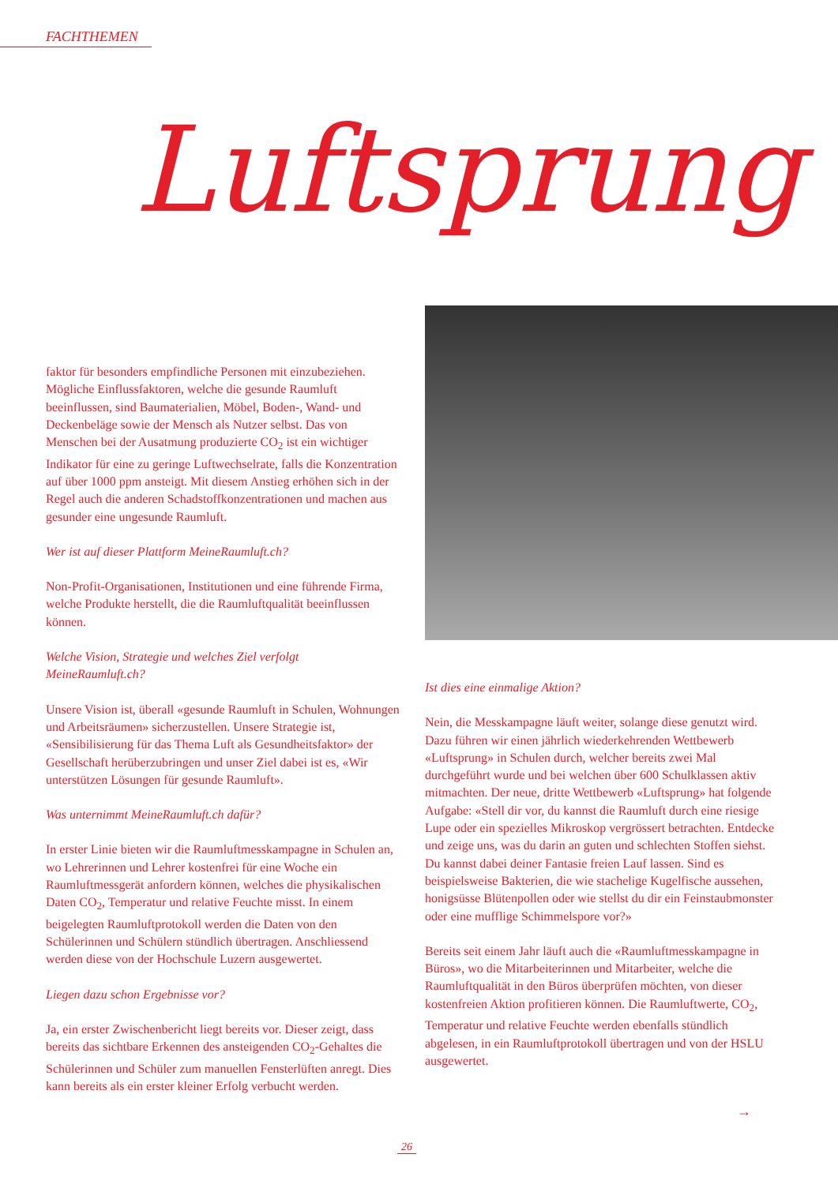FACHTHEMEN
Luftsprung
faktor für besonders empfindliche Personen mit einzubeziehen. Mögliche Einflussfaktoren, welche die gesunde Raumluft beeinflussen, sind Baumaterialien, Möbel, Boden-, Wand- und Deckenbeläge sowie der Mensch als Nutzer selbst. Das von Menschen bei der Ausatmung produzierte CO<sub>2</sub> ist ein wichtiger Indikator für eine zu geringe Luftwechselrate, falls die Konzentration auf über 1000 ppm ansteigt. Mit diesem Anstieg erhöhen sich in der Regel auch die anderen Schadstoffkonzentrationen und machen aus gesunder eine ungesunde Raumluft.
Wer ist auf dieser Plattform MeineRaumluft.ch?
Non-Profit-Organisationen, Institutionen und eine führende Firma, welche Produkte herstellt, die die Raumluftqualität beeinflussen können.
Welche Vision, Strategie und welches Ziel verfolgt MeineRaumluft.ch?
Unsere Vision ist, überall «gesunde Raumluft in Schulen, Wohnungen und Arbeitsräumen» sicherzustellen. Unsere Strategie ist, «Sensibilisierung für das Thema Luft als Gesundheitsfaktor» der Gesellschaft herüberzubringen und unser Ziel dabei ist es, «Wir unterstützen Lösungen für gesunde Raumluft».
Was unternimmt MeineRaumluft.ch dafür?
In erster Linie bieten wir die Raumluftmesskampagne in Schulen an, wo Lehrerinnen und Lehrer kostenfrei für eine Woche ein Raumluftmessgerät anfordern können, welches die physikalischen Daten CO<sub>2</sub>, Temperatur und relative Feuchte misst. In einem beigelegten Raumluftprotokoll werden die Daten von den Schülerinnen und Schülern stündlich übertragen. Anschliessend werden diese von der Hochschule Luzern ausgewertet.
Liegen dazu schon Ergebnisse vor?
Ja, ein erster Zwischenbericht liegt bereits vor. Dieser zeigt, dass bereits das sichtbare Erkennen des ansteigenden CO<sub>2</sub>-Gehaltes die Schülerinnen und Schüler zum manuellen Fensterlüften anregt. Dies kann bereits als ein erster kleiner Erfolg verbucht werden.
Ist dies eine einmalige Aktion?
Nein, die Messkampagne läuft weiter, solange diese genutzt wird. Dazu führen wir einen jährlich wiederkehrenden Wettbewerb «Luftsprung» in Schulen durch, welcher bereits zwei Mal durchgeführt wurde und bei welchen über 600 Schulklassen aktiv mitmachten. Der neue, dritte Wettbewerb «Luftsprung» hat folgende Aufgabe: «Stell dir vor, du kannst die Raumluft durch eine riesige Lupe oder ein spezielles Mikroskop vergrössert betrachten. Entdecke und zeige uns, was du darin an guten und schlechten Stoffen siehst. Du kannst dabei deiner Fantasie freien Lauf lassen. Sind es beispielsweise Bakterien, die wie stachelige Kugelfische aussehen, honigsüsse Blütenpollen oder wie stellst du dir ein Feinstaubmonster oder eine mufflige Schimmelspore vor?»
Bereits seit einem Jahr läuft auch die «Raumluftmesskampagne in Büros», wo die Mitarbeiterinnen und Mitarbeiter, welche die Raumluftqualität in den Büros überprüfen möchten, von dieser kostenfreien Aktion profitieren können. Die Raumluftwerte, CO<sub>2</sub>, Temperatur und relative Feuchte werden ebenfalls stündlich abgelesen, in ein Raumluftprotokoll übertragen und von der HSLU ausgewertet.
→
26